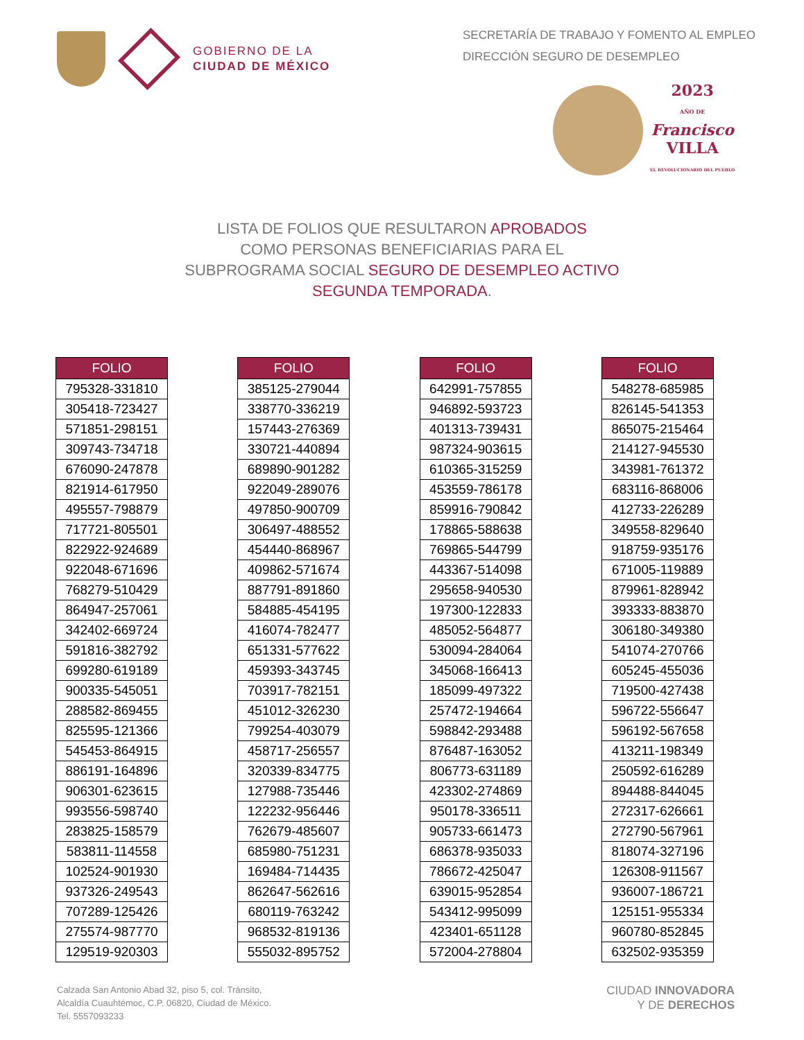GOBIERNO DE LA
CIUDAD DE MÉXICO
SECRETARÍA DE TRABAJO Y FOMENTO AL EMPLEO
DIRECCIÓN SEGURO DE DESEMPLEO
2023
AÑO DE
Francisco
VILLA
EL REVOLUCIONARIO DEL PUEBLO
LISTA DE FOLIOS QUE RESULTARON APROBADOS
COMO PERSONAS BENEFICIARIAS PARA EL
SUBPROGRAMA SOCIAL SEGURO DE DESEMPLEO ACTIVO
SEGUNDA TEMPORADA.
| FOLIO |
| --- |
| 795328-331810 |
| 305418-723427 |
| 571851-298151 |
| 309743-734718 |
| 676090-247878 |
| 821914-617950 |
| 495557-798879 |
| 717721-805501 |
| 822922-924689 |
| 922048-671696 |
| 768279-510429 |
| 864947-257061 |
| 342402-669724 |
| 591816-382792 |
| 699280-619189 |
| 900335-545051 |
| 288582-869455 |
| 825595-121366 |
| 545453-864915 |
| 886191-164896 |
| 906301-623615 |
| 993556-598740 |
| 283825-158579 |
| 583811-114558 |
| 102524-901930 |
| 937326-249543 |
| 707289-125426 |
| 275574-987770 |
| 129519-920303 |
| FOLIO |
| --- |
| 385125-279044 |
| 338770-336219 |
| 157443-276369 |
| 330721-440894 |
| 689890-901282 |
| 922049-289076 |
| 497850-900709 |
| 306497-488552 |
| 454440-868967 |
| 409862-571674 |
| 887791-891860 |
| 584885-454195 |
| 416074-782477 |
| 651331-577622 |
| 459393-343745 |
| 703917-782151 |
| 451012-326230 |
| 799254-403079 |
| 458717-256557 |
| 320339-834775 |
| 127988-735446 |
| 122232-956446 |
| 762679-485607 |
| 685980-751231 |
| 169484-714435 |
| 862647-562616 |
| 680119-763242 |
| 968532-819136 |
| 555032-895752 |
| FOLIO |
| --- |
| 642991-757855 |
| 946892-593723 |
| 401313-739431 |
| 987324-903615 |
| 610365-315259 |
| 453559-786178 |
| 859916-790842 |
| 178865-588638 |
| 769865-544799 |
| 443367-514098 |
| 295658-940530 |
| 197300-122833 |
| 485052-564877 |
| 530094-284064 |
| 345068-166413 |
| 185099-497322 |
| 257472-194664 |
| 598842-293488 |
| 876487-163052 |
| 806773-631189 |
| 423302-274869 |
| 950178-336511 |
| 905733-661473 |
| 686378-935033 |
| 786672-425047 |
| 639015-952854 |
| 543412-995099 |
| 423401-651128 |
| 572004-278804 |
| FOLIO |
| --- |
| 548278-685985 |
| 826145-541353 |
| 865075-215464 |
| 214127-945530 |
| 343981-761372 |
| 683116-868006 |
| 412733-226289 |
| 349558-829640 |
| 918759-935176 |
| 671005-119889 |
| 879961-828942 |
| 393333-883870 |
| 306180-349380 |
| 541074-270766 |
| 605245-455036 |
| 719500-427438 |
| 596722-556647 |
| 596192-567658 |
| 413211-198349 |
| 250592-616289 |
| 894488-844045 |
| 272317-626661 |
| 272790-567961 |
| 818074-327196 |
| 126308-911567 |
| 936007-186721 |
| 125151-955334 |
| 960780-852845 |
| 632502-935359 |
Calzada San Antonio Abad 32, piso 5, col. Tránsito,
Alcaldía Cuauhtémoc, C.P. 06820, Ciudad de México.
Tel. 5557093233
CIUDAD INNOVADORA
Y DE DERECHOS